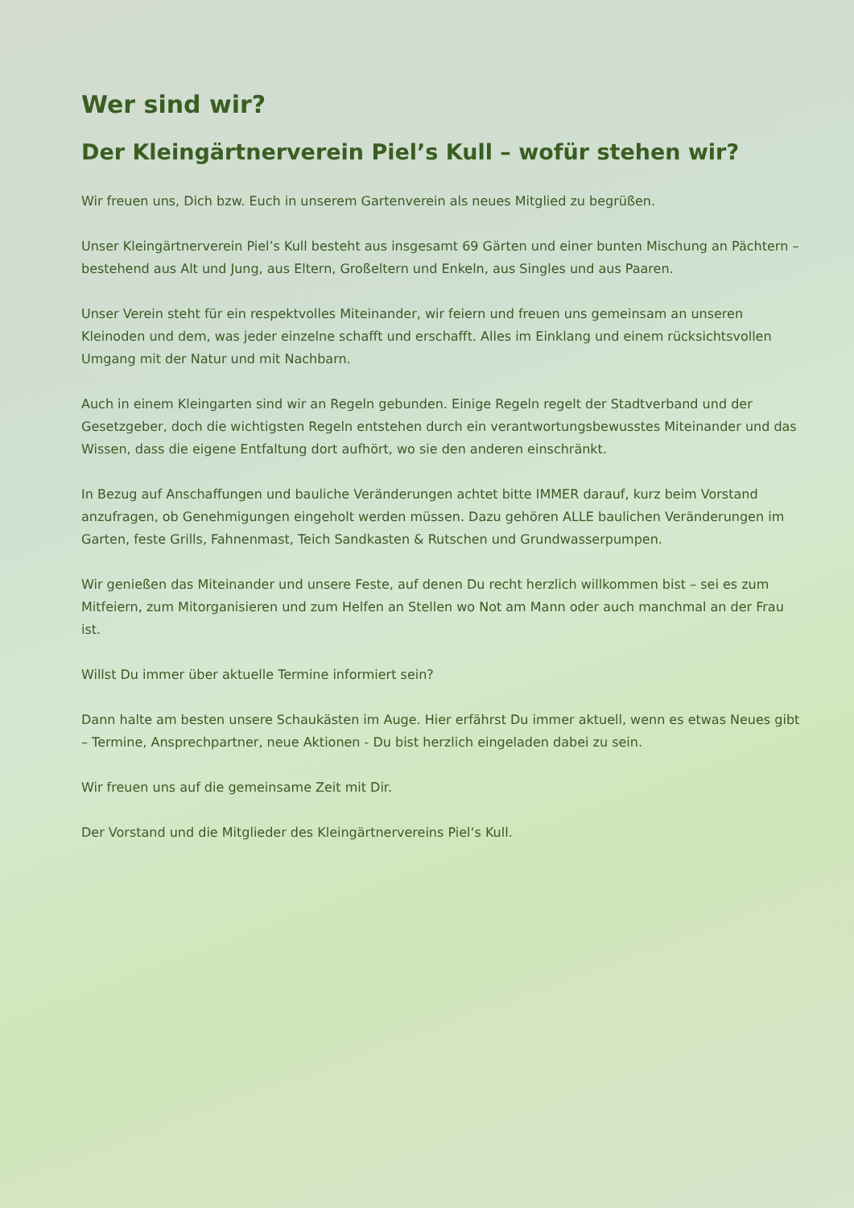Wer sind wir?
Der Kleingärtnerverein Piel’s Kull – wofür stehen wir?
Wir freuen uns, Dich bzw. Euch in unserem Gartenverein als neues Mitglied zu begrüßen.
Unser Kleingärtnerverein Piel’s Kull besteht aus insgesamt 69 Gärten und einer bunten Mischung an Pächtern – bestehend aus Alt und Jung, aus Eltern, Großeltern und Enkeln, aus Singles und aus Paaren.
Unser Verein steht für ein respektvolles Miteinander, wir feiern und freuen uns gemeinsam an unseren Kleinoden und dem, was jeder einzelne schafft und erschafft. Alles im Einklang und einem rücksichtsvollen Umgang mit der Natur und mit Nachbarn.
Auch in einem Kleingarten sind wir an Regeln gebunden. Einige Regeln regelt der Stadtverband und der Gesetzgeber, doch die wichtigsten Regeln entstehen durch ein verantwortungsbewusstes Miteinander und das Wissen, dass die eigene Entfaltung dort aufhört, wo sie den anderen einschränkt.
In Bezug auf Anschaffungen und bauliche Veränderungen achtet bitte IMMER darauf, kurz beim Vorstand anzufragen, ob Genehmigungen eingeholt werden müssen. Dazu gehören ALLE baulichen Veränderungen im Garten, feste Grills, Fahnenmast, Teich Sandkasten & Rutschen und Grundwasserpumpen.
Wir genießen das Miteinander und unsere Feste, auf denen Du recht herzlich willkommen bist – sei es zum Mitfeiern, zum Mitorganisieren und zum Helfen an Stellen wo Not am Mann oder auch manchmal an der Frau ist.
Willst Du immer über aktuelle Termine informiert sein?
Dann halte am besten unsere Schaukästen im Auge. Hier erfährst Du immer aktuell, wenn es etwas Neues gibt – Termine, Ansprechpartner, neue Aktionen - Du bist herzlich eingeladen dabei zu sein.
Wir freuen uns auf die gemeinsame Zeit mit Dir.
Der Vorstand und die Mitglieder des Kleingärtnervereins Piel‘s Kull.